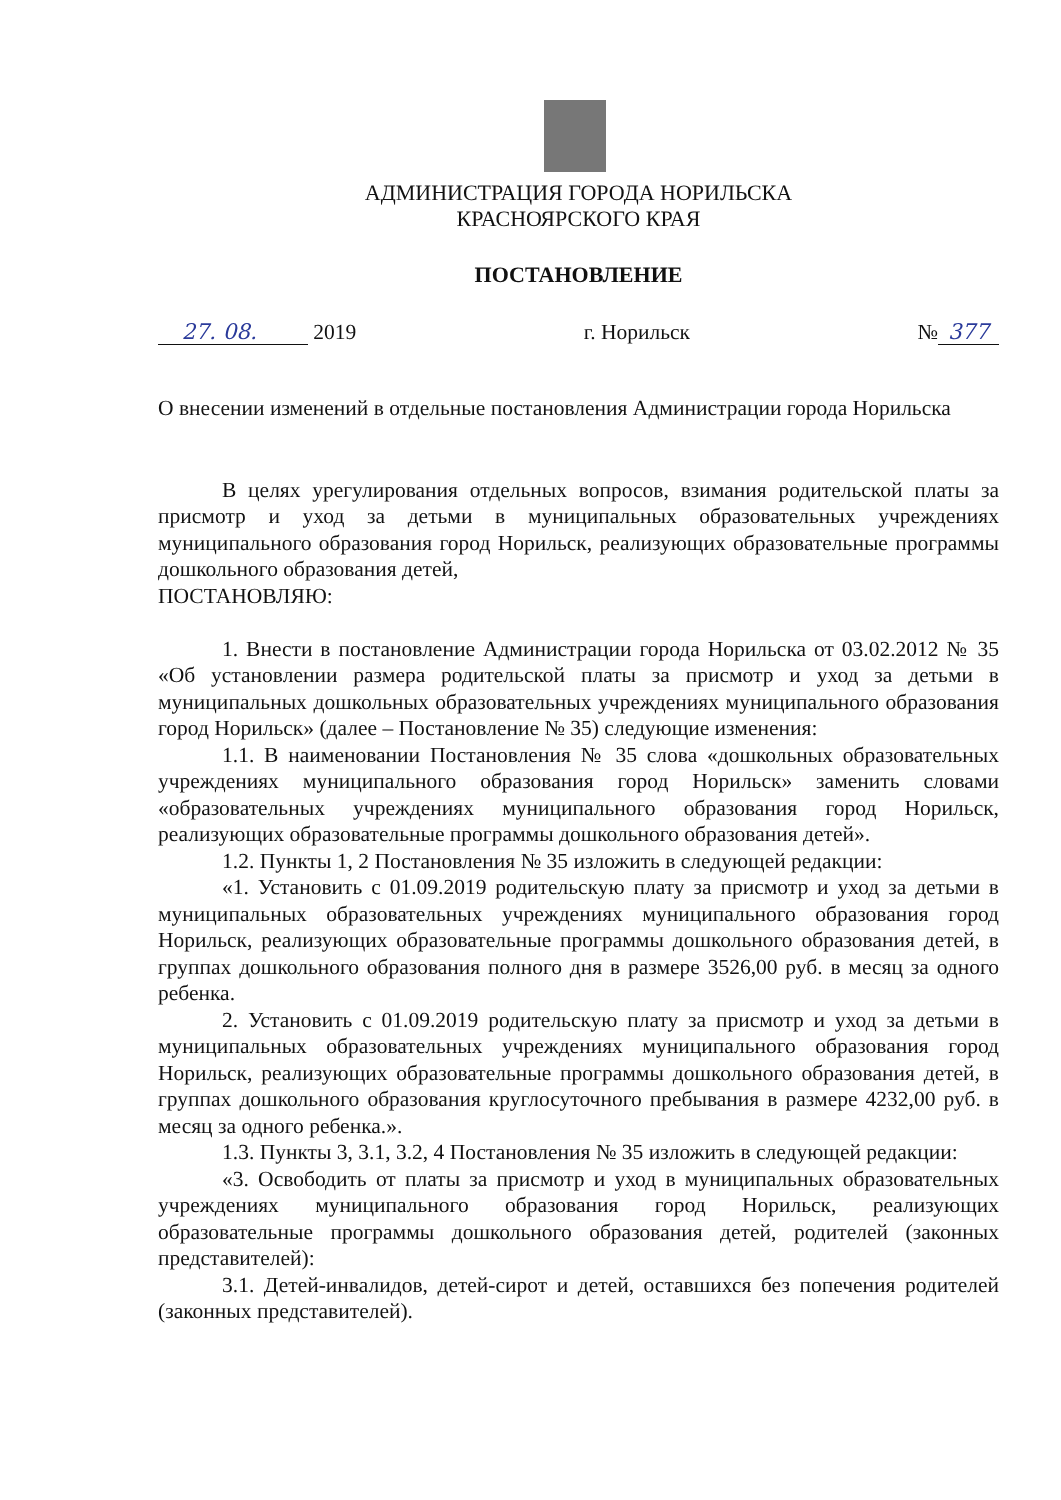АДМИНИСТРАЦИЯ ГОРОДА НОРИЛЬСКА
КРАСНОЯРСКОГО КРАЯ
ПОСТАНОВЛЕНИЕ
27. 08. 2019 г. Норильск № 377
О внесении изменений в отдельные постановления Администрации города Норильска
В целях урегулирования отдельных вопросов, взимания родительской платы за присмотр и уход за детьми в муниципальных образовательных учреждениях муниципального образования город Норильск, реализующих образовательные программы дошкольного образования детей,
ПОСТАНОВЛЯЮ:
1. Внести в постановление Администрации города Норильска от 03.02.2012 № 35 «Об установлении размера родительской платы за присмотр и уход за детьми в муниципальных дошкольных образовательных учреждениях муниципального образования город Норильск» (далее – Постановление № 35) следующие изменения:
1.1. В наименовании Постановления № 35 слова «дошкольных образовательных учреждениях муниципального образования город Норильск» заменить словами «образовательных учреждениях муниципального образования город Норильск, реализующих образовательные программы дошкольного образования детей».
1.2. Пункты 1, 2 Постановления № 35 изложить в следующей редакции:
«1. Установить с 01.09.2019 родительскую плату за присмотр и уход за детьми в муниципальных образовательных учреждениях муниципального образования город Норильск, реализующих образовательные программы дошкольного образования детей, в группах дошкольного образования полного дня в размере 3526,00 руб. в месяц за одного ребенка.
2. Установить с 01.09.2019 родительскую плату за присмотр и уход за детьми в муниципальных образовательных учреждениях муниципального образования город Норильск, реализующих образовательные программы дошкольного образования детей, в группах дошкольного образования круглосуточного пребывания в размере 4232,00 руб. в месяц за одного ребенка.».
1.3. Пункты 3, 3.1, 3.2, 4 Постановления № 35 изложить в следующей редакции:
«3. Освободить от платы за присмотр и уход в муниципальных образовательных учреждениях муниципального образования город Норильск, реализующих образовательные программы дошкольного образования детей, родителей (законных представителей):
3.1. Детей-инвалидов, детей-сирот и детей, оставшихся без попечения родителей (законных представителей).